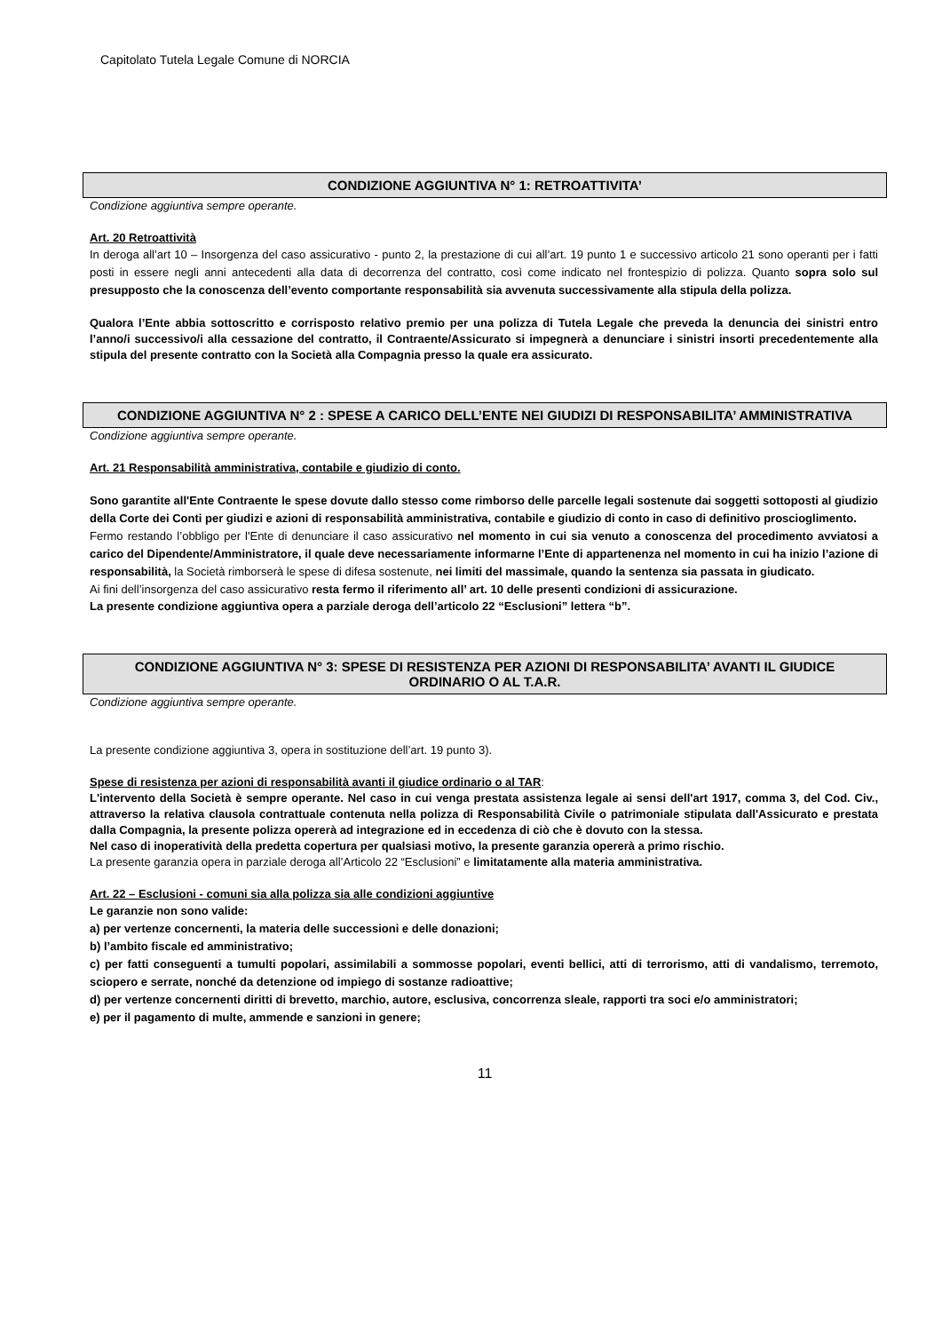Capitolato Tutela Legale Comune di NORCIA
CONDIZIONE AGGIUNTIVA N° 1: RETROATTIVITA’
Condizione aggiuntiva sempre operante.
Art. 20 Retroattività
In deroga all’art 10 – Insorgenza del caso assicurativo - punto 2, la prestazione di cui all’art. 19 punto 1 e successivo articolo 21 sono operanti per i fatti posti in essere negli anni antecedenti alla data di decorrenza del contratto, così come indicato nel frontespizio di polizza. Quanto sopra solo sul presupposto che la conoscenza dell’evento comportante responsabilità sia avvenuta successivamente alla stipula della polizza.
Qualora l’Ente abbia sottoscritto e corrisposto relativo premio per una polizza di Tutela Legale che preveda la denuncia dei sinistri entro l’anno/i successivo/i alla cessazione del contratto, il Contraente/Assicurato si impegnerà a denunciare i sinistri insorti precedentemente alla stipula del presente contratto con la Società alla Compagnia presso la quale era assicurato.
CONDIZIONE AGGIUNTIVA N° 2 : SPESE A CARICO DELL’ENTE NEI GIUDIZI DI RESPONSABILITA’ AMMINISTRATIVA
Condizione aggiuntiva sempre operante.
Art. 21 Responsabilità amministrativa, contabile e giudizio di conto.
Sono garantite all'Ente Contraente le spese dovute dallo stesso come rimborso delle parcelle legali sostenute dai soggetti sottoposti al giudizio della Corte dei Conti per giudizi e azioni di responsabilità amministrativa, contabile e giudizio di conto in caso di definitivo proscioglimento.
Fermo restando l’obbligo per l'Ente di denunciare il caso assicurativo nel momento in cui sia venuto a conoscenza del procedimento avviatosi a carico del Dipendente/Amministratore, il quale deve necessariamente informarne l’Ente di appartenenza nel momento in cui ha inizio l’azione di responsabilità, la Società rimborserà le spese di difesa sostenute, nei limiti del massimale, quando la sentenza sia passata in giudicato.
Ai fini dell’insorgenza del caso assicurativo resta fermo il riferimento all’ art. 10 delle presenti condizioni di assicurazione.
La presente condizione aggiuntiva opera a parziale deroga dell’articolo 22 “Esclusioni” lettera “b”.
CONDIZIONE AGGIUNTIVA N° 3: SPESE DI RESISTENZA PER AZIONI DI RESPONSABILITA’ AVANTI IL GIUDICE ORDINARIO O AL T.A.R.
Condizione aggiuntiva sempre operante.
La presente condizione aggiuntiva 3, opera in sostituzione dell’art. 19 punto 3).
Spese di resistenza per azioni di responsabilità avanti il giudice ordinario o al TAR:
L'intervento della Società è sempre operante. Nel caso in cui venga prestata assistenza legale ai sensi dell'art 1917, comma 3, del Cod. Civ., attraverso la relativa clausola contrattuale contenuta nella polizza di Responsabilità Civile o patrimoniale stipulata dall'Assicurato e prestata dalla Compagnia, la presente polizza opererà ad integrazione ed in eccedenza di ciò che è dovuto con la stessa.
Nel caso di inoperatività della predetta copertura per qualsiasi motivo, la presente garanzia opererà a primo rischio.
La presente garanzia opera in parziale deroga all’Articolo 22 “Esclusioni” e limitatamente alla materia amministrativa.
Art. 22 – Esclusioni - comuni sia alla polizza sia alle condizioni aggiuntive
Le garanzie non sono valide:
a) per vertenze concernenti, la materia delle successioni e delle donazioni;
b) l’ambito fiscale ed amministrativo;
c) per fatti conseguenti a tumulti popolari, assimilabili a sommosse popolari, eventi bellici, atti di terrorismo, atti di vandalismo, terremoto, sciopero e serrate, nonché da detenzione od impiego di sostanze radioattive;
d) per vertenze concernenti diritti di brevetto, marchio, autore, esclusiva, concorrenza sleale, rapporti tra soci e/o amministratori;
e) per il pagamento di multe, ammende e sanzioni in genere;
11